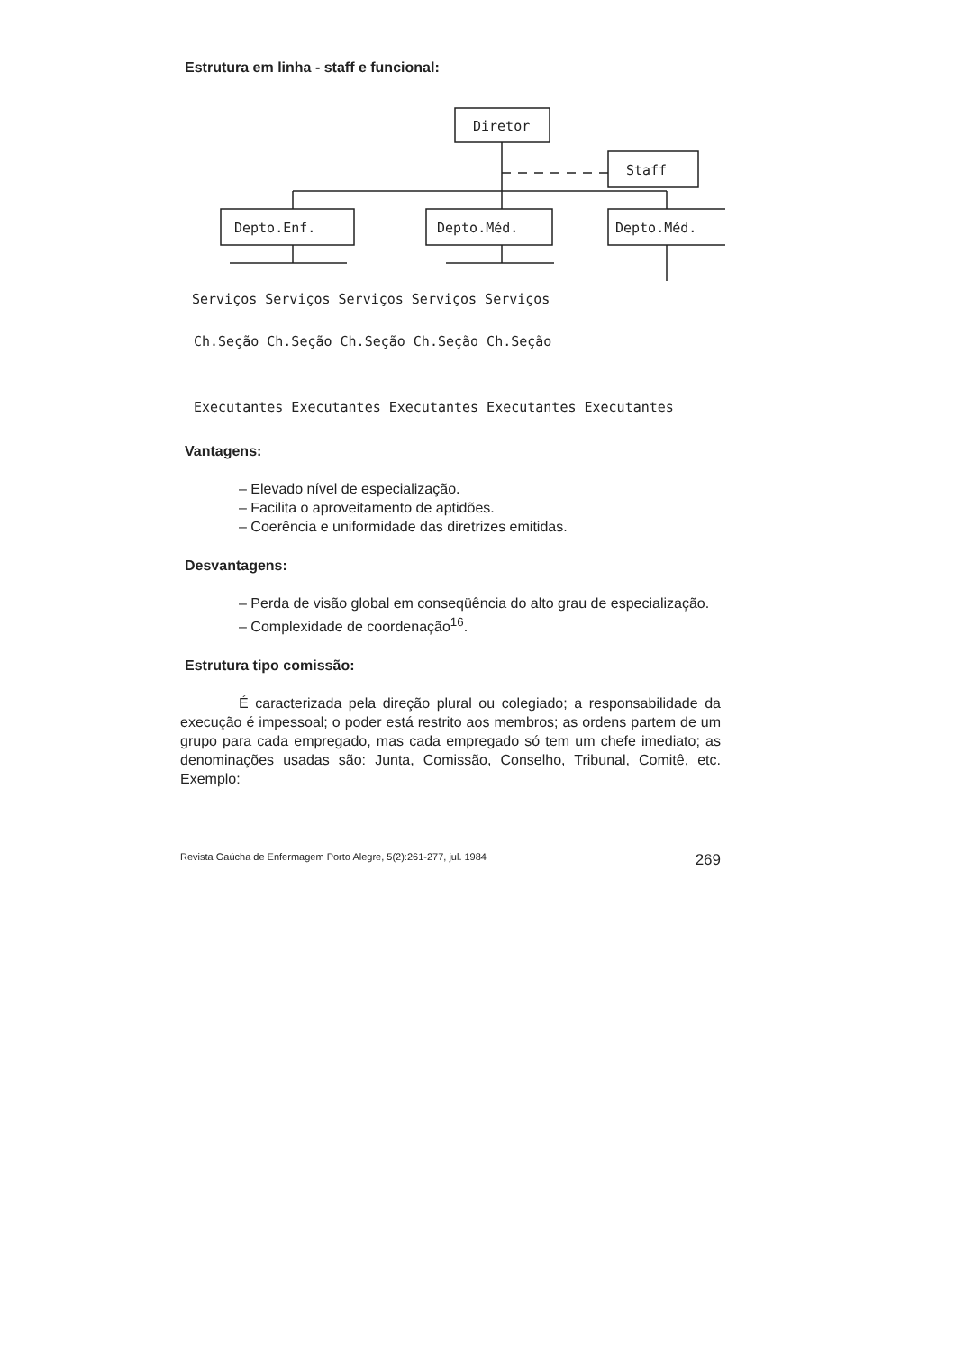Estrutura em linha - staff e funcional:
Diretor
Staff
Depto.Enf.
Depto.Méd.
Depto.Méd.
Serviços Serviços Serviços Serviços Serviços
Ch.Seção Ch.Seção Ch.Seção Ch.Seção Ch.Seção
Executantes Executantes Executantes Executantes Executantes
Vantagens:
– Elevado nível de especialização.
– Facilita o aproveitamento de aptidões.
– Coerência e uniformidade das diretrizes emitidas.
Desvantagens:
– Perda de visão global em conseqüência do alto grau de especialização.
– Complexidade de coordenação<sup>16</sup>.
Estrutura tipo comissão:
É caracterizada pela direção plural ou colegiado; a responsabilidade da execução é impessoal; o poder está restrito aos membros; as ordens partem de um grupo para cada empregado, mas cada empregado só tem um chefe imediato; as denominações usadas são: Junta, Comissão, Conselho, Tribunal, Comitê, etc. Exemplo:
Revista Gaúcha de Enfermagem Porto Alegre, 5(2):261-277, jul. 1984 269